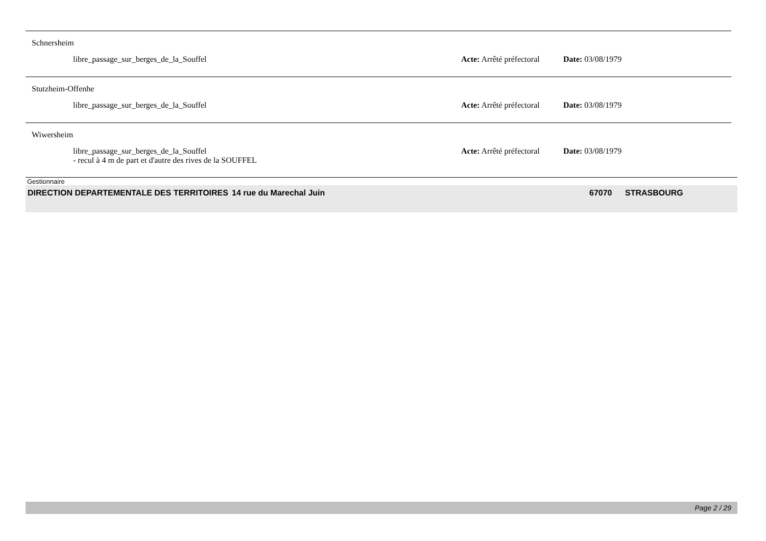Schnersheim
libre_passage_sur_berges_de_la_Souffel Acte: Arrêté préfectoral
Date: 03/08/1979
Stutzheim-Offenhe
libre_passage_sur_berges_de_la_Souffel Acte: Arrêté préfectoral
Date: 03/08/1979
Wiwersheim
libre_passage_sur_berges_de_la_Souffel
- recul à 4 m de part et d'autre des rives de la SOUFFEL
Acte: Arrêté préfectoral
Date: 03/08/1979
Gestionnaire
DIRECTION DEPARTEMENTALE DES TERRITOIRES 14 rue du Marechal Juin 67070 STRASBOURG
Page 2 / 29